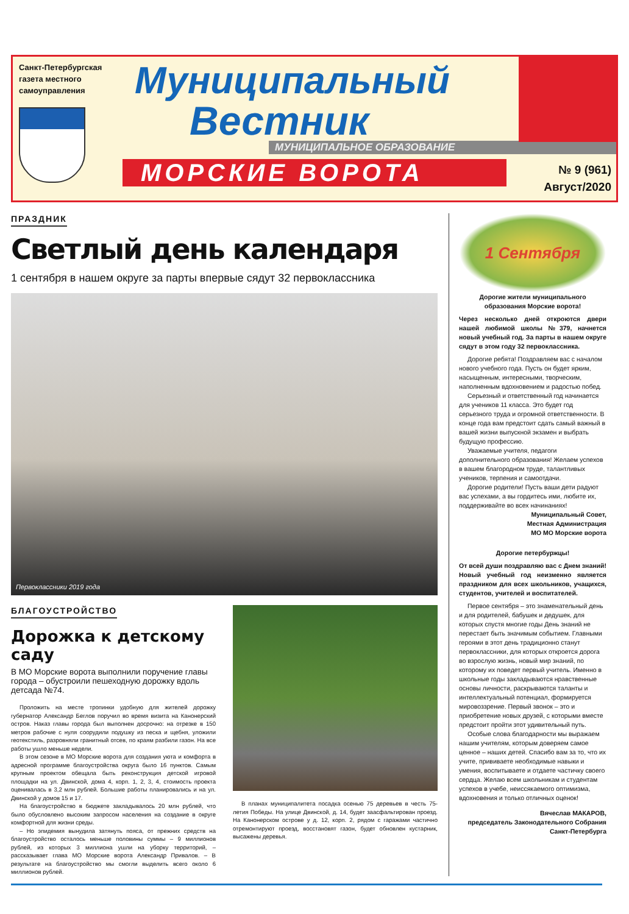Санкт-Петербургская газета местного самоуправления
Муниципальный
Вестник
МУНИЦИПАЛЬНОЕ ОБРАЗОВАНИЕ
МОРСКИЕ ВОРОТА
№ 9 (961)
Август/2020
ПРАЗДНИК
Светлый день календаря
1 сентября в нашем округе за парты впервые сядут 32 первоклассника
Первоклассники 2019 года
БЛАГОУСТРОЙСТВО
Дорожка к детскому саду
В МО Морские ворота выполнили поручение главы города – обустроили пешеходную дорожку вдоль детсада №74.
Проложить на месте тропинки удобную для жителей дорожку губернатор Александр Беглов поручил во время визита на Канонерский остров. Наказ главы города был выполнен досрочно: на отрезке в 150 метров рабочие с нуля соорудили подушку из песка и щебня, уложили геотекстиль, разровняли гранитный отсев, по краям разбили газон. На все работы ушло меньше недели.
В этом сезоне в МО Морские ворота для создания уюта и комфорта в адресной программе благоустройства округа было 16 пунктов. Самым крупным проектом обещала быть реконструкция детской игровой площадки на ул. Двинской, дома 4, корп. 1, 2, 3, 4, стоимость проекта оценивалась в 3,2 млн рублей. Большие работы планировались и на ул. Двинской у домов 15 и 17.
На благоустройство в бюджете закладывалось 20 млн рублей, что было обусловлено высоким запросом населения на создание в округе комфортной для жизни среды.
– Но эпидемия вынудила затянуть пояса, от прежних средств на благоустройство осталось меньше половины суммы – 9 миллионов рублей, из которых 3 миллиона ушли на уборку территорий, – рассказывает глава МО Морские ворота Александр Привалов. – В результате на благоустройство мы смогли выделить всего около 6 миллионов рублей.
В планах муниципалитета посадка осенью 75 деревьев в честь 75-летия Победы. На улице Двинской, д. 14, будет заасфальтирован проезд. На Канонерском острове у д. 12, корп. 2, рядом с гаражами частично отремонтируют проезд, восстановят газон, будет обновлен кустарник, высажены деревья.
1 Сентября
Дорогие жители муниципального образования Морские ворота!
Через несколько дней откроются двери нашей любимой школы №379, начнется новый учебный год. За парты в нашем округе сядут в этом году 32 первоклассника.
Дорогие ребята! Поздравляем вас с началом нового учебного года. Пусть он будет ярким, насыщенным, интересными, творческим, наполненным вдохновением и радостью побед.
Серьезный и ответственный год начинается для учеников 11 класса. Это будет год серьезного труда и огромной ответственности. В конце года вам предстоит сдать самый важный в вашей жизни выпускной экзамен и выбрать будущую профессию.
Уважаемые учителя, педагоги дополнительного образования! Желаем успехов в вашем благородном труде, талантливых учеников, терпения и самоотдачи.
Дорогие родители! Пусть ваши дети радуют вас успехами, а вы гордитесь ими, любите их, поддерживайте во всех начинаниях!
Муниципальный Совет,
Местная Администрация
МО МО Морские ворота
Дорогие петербуржцы!
От всей души поздравляю вас с Днем знаний! Новый учебный год неизменно является праздником для всех школьников, учащихся, студентов, учителей и воспитателей.
Первое сентября – это знаменательный день и для родителей, бабушек и дедушек, для которых спустя многие годы День знаний не перестает быть значимым событием. Главными героями в этот день традиционно станут первоклассники, для которых откроется дорога во взрослую жизнь, новый мир знаний, по которому их поведет первый учитель. Именно в школьные годы закладываются нравственные основы личности, раскрываются таланты и интеллектуальный потенциал, формируется мировоззрение. Первый звонок – это и приобретение новых друзей, с которыми вместе предстоит пройти этот удивительный путь.
Особые слова благодарности мы выражаем нашим учителям, которым доверяем самое ценное – наших детей. Спасибо вам за то, что их учите, прививаете необходимые навыки и умения, воспитываете и отдаете частичку своего сердца. Желаю всем школьникам и студентам успехов в учебе, неиссякаемого оптимизма, вдохновения и только отличных оценок!
Вячеслав МАКАРОВ,
председатель Законодательного Собрания Санкт-Петербурга